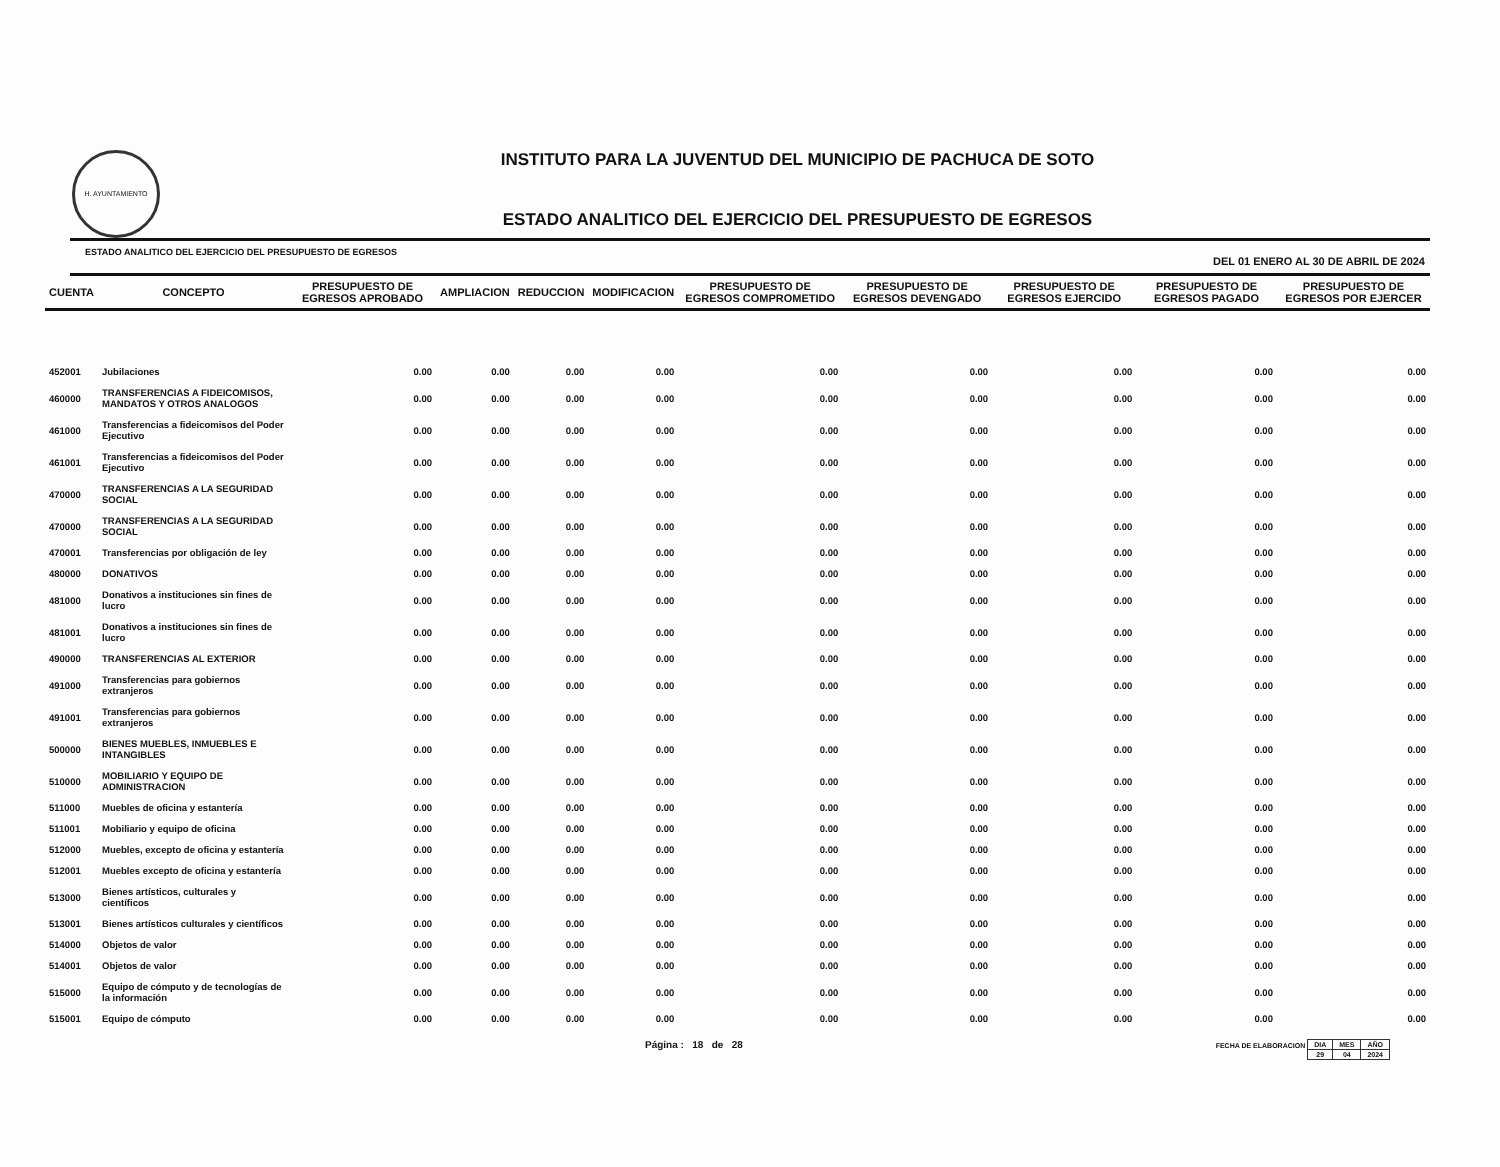H. AYUNTAMIENTO
INSTITUTO PARA LA JUVENTUD DEL MUNICIPIO DE PACHUCA DE SOTO
ESTADO ANALITICO DEL EJERCICIO DEL PRESUPUESTO DE EGRESOS
ESTADO ANALITICO DEL EJERCICIO DEL PRESUPUESTO DE EGRESOS DEL 01 ENERO AL 30 DE ABRIL DE 2024
| CUENTA | CONCEPTO | PRESUPUESTO DE EGRESOS APROBADO | AMPLIACION | REDUCCION | MODIFICACION | PRESUPUESTO DE EGRESOS COMPROMETIDO | PRESUPUESTO DE EGRESOS DEVENGADO | PRESUPUESTO DE EGRESOS EJERCIDO | PRESUPUESTO DE EGRESOS PAGADO | PRESUPUESTO DE EGRESOS POR EJERCER |
| --- | --- | --- | --- | --- | --- | --- | --- | --- | --- | --- |
| 452001 | Jubilaciones | 0.00 | 0.00 | 0.00 | 0.00 | 0.00 | 0.00 | 0.00 | 0.00 | 0.00 |
| 460000 | TRANSFERENCIAS A FIDEICOMISOS, MANDATOS Y OTROS ANALOGOS | 0.00 | 0.00 | 0.00 | 0.00 | 0.00 | 0.00 | 0.00 | 0.00 | 0.00 |
| 461000 | Transferencias a fideicomisos del Poder Ejecutivo | 0.00 | 0.00 | 0.00 | 0.00 | 0.00 | 0.00 | 0.00 | 0.00 | 0.00 |
| 461001 | Transferencias a fideicomisos del Poder Ejecutivo | 0.00 | 0.00 | 0.00 | 0.00 | 0.00 | 0.00 | 0.00 | 0.00 | 0.00 |
| 470000 | TRANSFERENCIAS A LA SEGURIDAD SOCIAL | 0.00 | 0.00 | 0.00 | 0.00 | 0.00 | 0.00 | 0.00 | 0.00 | 0.00 |
| 470000 | TRANSFERENCIAS A LA SEGURIDAD SOCIAL | 0.00 | 0.00 | 0.00 | 0.00 | 0.00 | 0.00 | 0.00 | 0.00 | 0.00 |
| 470001 | Transferencias por obligación de ley | 0.00 | 0.00 | 0.00 | 0.00 | 0.00 | 0.00 | 0.00 | 0.00 | 0.00 |
| 480000 | DONATIVOS | 0.00 | 0.00 | 0.00 | 0.00 | 0.00 | 0.00 | 0.00 | 0.00 | 0.00 |
| 481000 | Donativos a instituciones sin fines de lucro | 0.00 | 0.00 | 0.00 | 0.00 | 0.00 | 0.00 | 0.00 | 0.00 | 0.00 |
| 481001 | Donativos a instituciones sin fines de lucro | 0.00 | 0.00 | 0.00 | 0.00 | 0.00 | 0.00 | 0.00 | 0.00 | 0.00 |
| 490000 | TRANSFERENCIAS AL EXTERIOR | 0.00 | 0.00 | 0.00 | 0.00 | 0.00 | 0.00 | 0.00 | 0.00 | 0.00 |
| 491000 | Transferencias para gobiernos extranjeros | 0.00 | 0.00 | 0.00 | 0.00 | 0.00 | 0.00 | 0.00 | 0.00 | 0.00 |
| 491001 | Transferencias para gobiernos extranjeros | 0.00 | 0.00 | 0.00 | 0.00 | 0.00 | 0.00 | 0.00 | 0.00 | 0.00 |
| 500000 | BIENES MUEBLES, INMUEBLES E INTANGIBLES | 0.00 | 0.00 | 0.00 | 0.00 | 0.00 | 0.00 | 0.00 | 0.00 | 0.00 |
| 510000 | MOBILIARIO Y EQUIPO DE ADMINISTRACION | 0.00 | 0.00 | 0.00 | 0.00 | 0.00 | 0.00 | 0.00 | 0.00 | 0.00 |
| 511000 | Muebles de oficina y estantería | 0.00 | 0.00 | 0.00 | 0.00 | 0.00 | 0.00 | 0.00 | 0.00 | 0.00 |
| 511001 | Mobiliario y equipo de oficina | 0.00 | 0.00 | 0.00 | 0.00 | 0.00 | 0.00 | 0.00 | 0.00 | 0.00 |
| 512000 | Muebles, excepto de oficina y estantería | 0.00 | 0.00 | 0.00 | 0.00 | 0.00 | 0.00 | 0.00 | 0.00 | 0.00 |
| 512001 | Muebles excepto de oficina y estantería | 0.00 | 0.00 | 0.00 | 0.00 | 0.00 | 0.00 | 0.00 | 0.00 | 0.00 |
| 513000 | Bienes artísticos, culturales y científicos | 0.00 | 0.00 | 0.00 | 0.00 | 0.00 | 0.00 | 0.00 | 0.00 | 0.00 |
| 513001 | Bienes artísticos culturales y científicos | 0.00 | 0.00 | 0.00 | 0.00 | 0.00 | 0.00 | 0.00 | 0.00 | 0.00 |
| 514000 | Objetos de valor | 0.00 | 0.00 | 0.00 | 0.00 | 0.00 | 0.00 | 0.00 | 0.00 | 0.00 |
| 514001 | Objetos de valor | 0.00 | 0.00 | 0.00 | 0.00 | 0.00 | 0.00 | 0.00 | 0.00 | 0.00 |
| 515000 | Equipo de cómputo y de tecnologías de la información | 0.00 | 0.00 | 0.00 | 0.00 | 0.00 | 0.00 | 0.00 | 0.00 | 0.00 |
| 515001 | Equipo de cómputo | 0.00 | 0.00 | 0.00 | 0.00 | 0.00 | 0.00 | 0.00 | 0.00 | 0.00 |
Página : 18 de 28 FECHA DE ELABORACION
| DIA | MES | AÑO |
| 29 | 04 | 2024 |